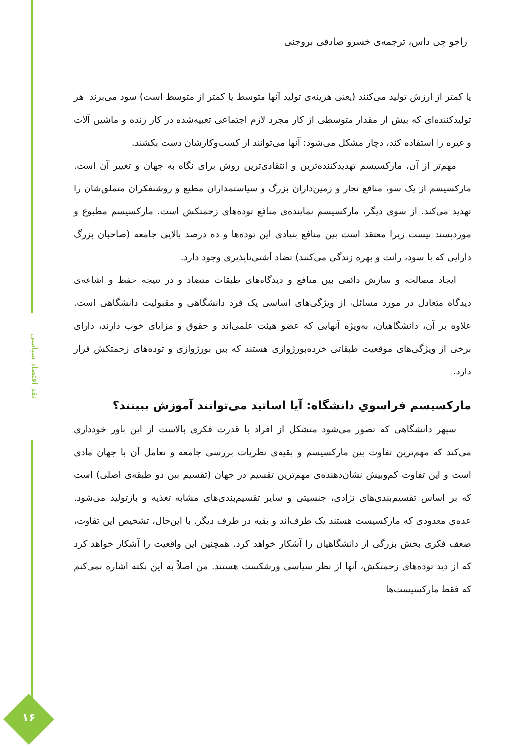نقد اقتصاد سیاسی
۱۶
راجو جِی داس، ترجمه‌ی خسرو صادقی بروجنی
یا کمتر از ارزش تولید می‌کنند (یعنی هزینه‌ی تولید آنها متوسط یا کمتر از متوسط است) سود می‌برند. هر تولیدکننده‌ای که بیش از مقدار متوسطی از کار مجرد لازم اجتماعی تعبیه‌شده در کار زنده و ماشین آلات و غیره را استفاده کند، دچار مشکل می‌شود: آنها می‌توانند از کسب‌وکارشان دست بکشند.
مهم‌تر از آن، مارکسیسم تهدیدکننده‌ترین و انتقادی‌ترین روش برای نگاه به جهان و تغییر آن است. مارکسیسم از یک سو، منافع تجار و زمین‌داران بزرگ و سیاستمداران مطیع و روشنفکران متملق‌شان را تهدید می‌کند. از سوی دیگر، مارکسیسم نماینده‌ی منافع توده‌های زحمتکش است. مارکسیسم مطبوع و موردپسند نیست زیرا معتقد است بین منافع بنیادی این توده‌ها و ده درصد بالایی جامعه (صاحبان بزرگ دارایی که با سود، رانت و بهره زندگی می‌کنند) تضاد آشتی‌ناپذیری وجود دارد.
ایجاد مصالحه و سازش دائمی بین منافع و دیدگاه‌های طبقات متضاد و در نتیجه حفظ و اشاعه‌ی دیدگاه متعادل در مورد مسائل، از ویژگی‌های اساسی یک فرد دانشگاهی و مقبولیت دانشگاهی است. علاوه بر آن، دانشگاهیان، به‌ویژه آنهایی که عضو هیئت علمی‌اند و حقوق و مزایای خوب دارند، دارای برخی از ویژگی‌های موقعیت طبقاتی خرده‌بورژوازی هستند که بین بورژوازی و توده‌های زحمتکش قرار دارد.
مارکسیسم فراسویِ دانشگاه: آیا اساتید می‌توانند آموزش ببینند؟
سپهر دانشگاهی که تصور می‌شود متشکل از افراد با قدرت فکری بالاست از این باور خودداری می‌کند که مهم‌ترین تفاوت بین مارکسیسم و بقیه‌ی نظریات بررسی جامعه و تعامل آن با جهان مادی است و این تفاوت کم‌وبیش نشان‌دهنده‌ی مهم‌ترین تقسیم در جهان (تقسیم بین دو طبقه‌ی اصلی) است که بر اساس تقسیم‌بندی‌های نژادی، جنسیتی و سایر تقسیم‌بندی‌های مشابه تغذیه و بازتولید می‌شود. عده‌ی معدودی که مارکسیست هستند یک طرف‌اند و بقیه در طرف دیگر. با این‌حال، تشخیص این تفاوت، ضعف فکری بخش بزرگی از دانشگاهیان را آشکار خواهد کرد. همچنین این واقعیت را آشکار خواهد کرد که از دید توده‌های زحمتکش، آنها از نظر سیاسی ورشکست هستند. من اصلاً به این نکته اشاره نمی‌کنم که فقط مارکسیست‌ها